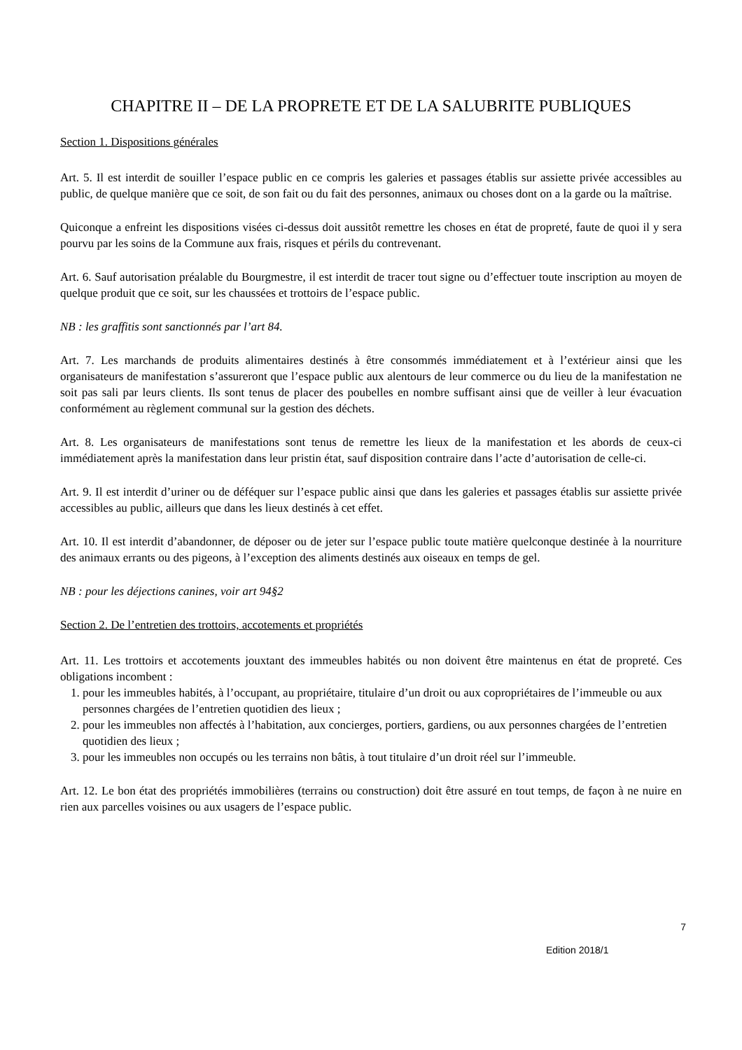CHAPITRE II – DE LA PROPRETE ET DE LA SALUBRITE PUBLIQUES
Section 1. Dispositions générales
Art. 5. Il est interdit de souiller l’espace public en ce compris les galeries et passages établis sur assiette privée accessibles au public, de quelque manière que ce soit, de son fait ou du fait des personnes, animaux ou choses dont on a la garde ou la maîtrise.
Quiconque a enfreint les dispositions visées ci-dessus doit aussitôt remettre les choses en état de propreté, faute de quoi il y sera pourvu par les soins de la Commune aux frais, risques et périls du contrevenant.
Art. 6. Sauf autorisation préalable du Bourgmestre, il est interdit de tracer tout signe ou d’effectuer toute inscription au moyen de quelque produit que ce soit, sur les chaussées et trottoirs de l’espace public.
NB : les graffitis sont sanctionnés par l’art 84.
Art. 7. Les marchands de produits alimentaires destinés à être consommés immédiatement et à l’extérieur ainsi que les organisateurs de manifestation s’assureront que l’espace public aux alentours de leur commerce ou du lieu de la manifestation ne soit pas sali par leurs clients. Ils sont tenus de placer des poubelles en nombre suffisant ainsi que de veiller à leur évacuation conformément au règlement communal sur la gestion des déchets.
Art. 8. Les organisateurs de manifestations sont tenus de remettre les lieux de la manifestation et les abords de ceux-ci immédiatement après la manifestation dans leur pristin état, sauf disposition contraire dans l’acte d’autorisation de celle-ci.
Art. 9. Il est interdit d’uriner ou de déféquer sur l’espace public ainsi que dans les galeries et passages établis sur assiette privée accessibles au public, ailleurs que dans les lieux destinés à cet effet.
Art. 10. Il est interdit d’abandonner, de déposer ou de jeter sur l’espace public toute matière quelconque destinée à la nourriture des animaux errants ou des pigeons, à l’exception des aliments destinés aux oiseaux en temps de gel.
NB : pour les déjections canines, voir art 94§2
Section 2. De l’entretien des trottoirs, accotements et propriétés
Art. 11. Les trottoirs et accotements jouxtant des immeubles habités ou non doivent être maintenus en état de propreté. Ces obligations incombent :
1. pour les immeubles habités, à l’occupant, au propriétaire, titulaire d’un droit ou aux copropriétaires de l’immeuble ou aux personnes chargées de l’entretien quotidien des lieux ;
2. pour les immeubles non affectés à l’habitation, aux concierges, portiers, gardiens, ou aux personnes chargées de l’entretien quotidien des lieux ;
3. pour les immeubles non occupés ou les terrains non bâtis, à tout titulaire d’un droit réel sur l’immeuble.
Art. 12. Le bon état des propriétés immobilières (terrains ou construction) doit être assuré en tout temps, de façon à ne nuire en rien aux parcelles voisines ou aux usagers de l’espace public.
7
Edition 2018/1